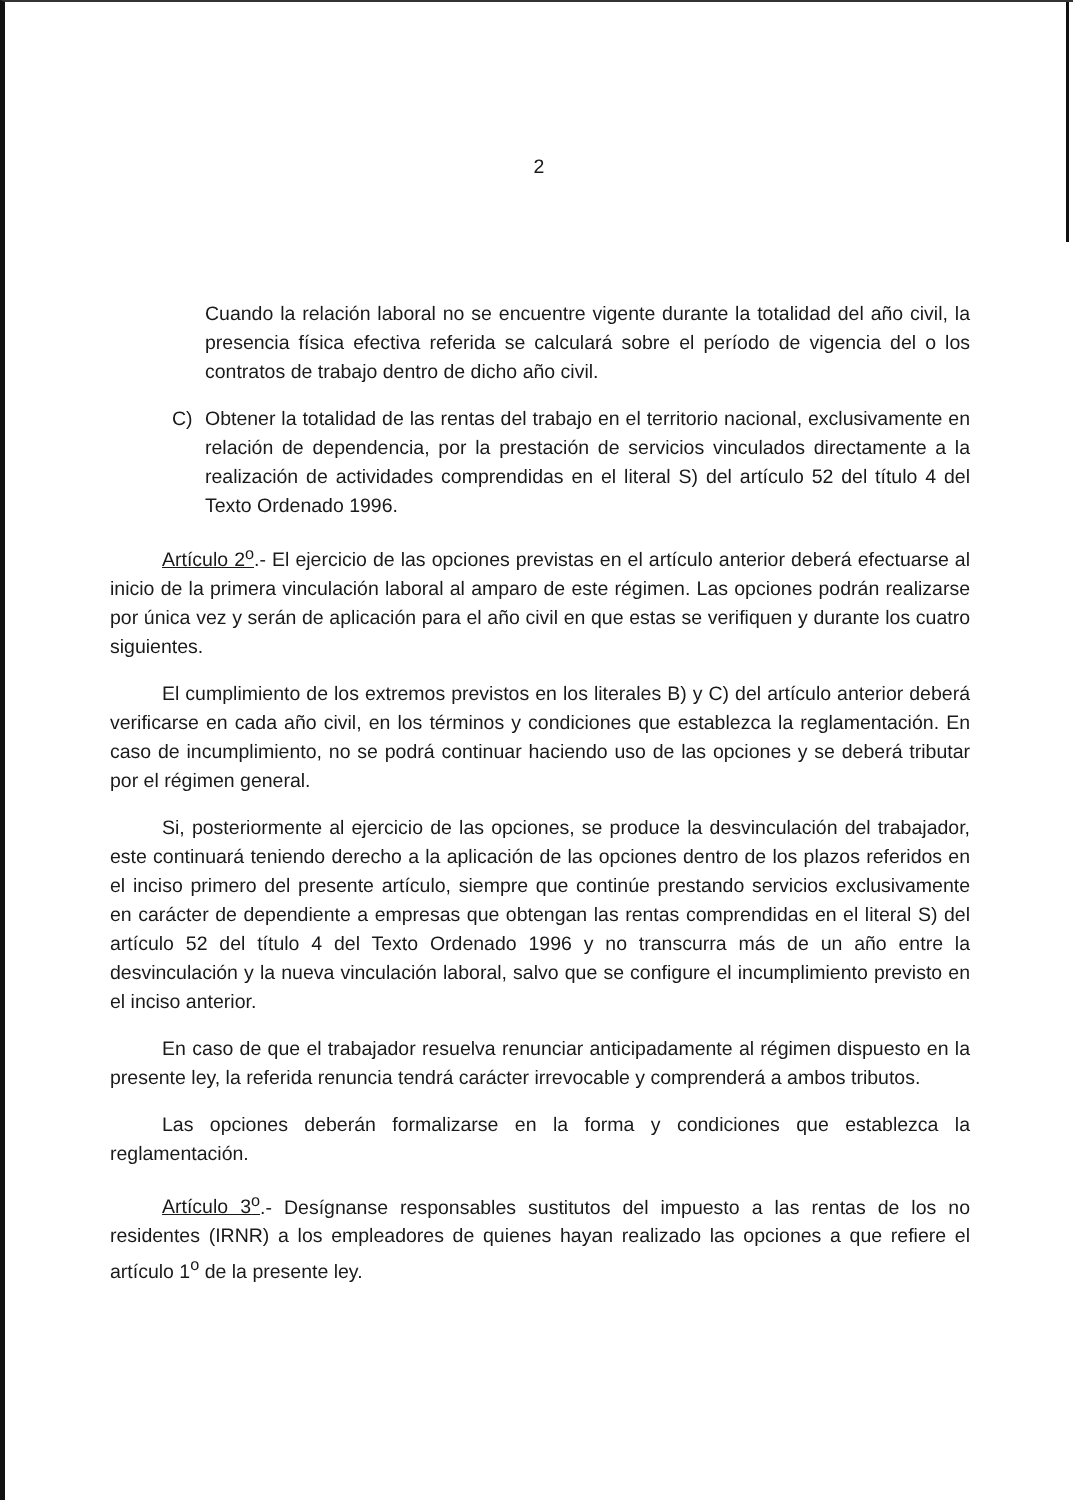2
Cuando la relación laboral no se encuentre vigente durante la totalidad del año civil, la presencia física efectiva referida se calculará sobre el período de vigencia del o los contratos de trabajo dentro de dicho año civil.
C) Obtener la totalidad de las rentas del trabajo en el territorio nacional, exclusivamente en relación de dependencia, por la prestación de servicios vinculados directamente a la realización de actividades comprendidas en el literal S) del artículo 52 del título 4 del Texto Ordenado 1996.
Artículo 2<sup>o</sup>.- El ejercicio de las opciones previstas en el artículo anterior deberá efectuarse al inicio de la primera vinculación laboral al amparo de este régimen. Las opciones podrán realizarse por única vez y serán de aplicación para el año civil en que estas se verifiquen y durante los cuatro siguientes.
El cumplimiento de los extremos previstos en los literales B) y C) del artículo anterior deberá verificarse en cada año civil, en los términos y condiciones que establezca la reglamentación. En caso de incumplimiento, no se podrá continuar haciendo uso de las opciones y se deberá tributar por el régimen general.
Si, posteriormente al ejercicio de las opciones, se produce la desvinculación del trabajador, este continuará teniendo derecho a la aplicación de las opciones dentro de los plazos referidos en el inciso primero del presente artículo, siempre que continúe prestando servicios exclusivamente en carácter de dependiente a empresas que obtengan las rentas comprendidas en el literal S) del artículo 52 del título 4 del Texto Ordenado 1996 y no transcurra más de un año entre la desvinculación y la nueva vinculación laboral, salvo que se configure el incumplimiento previsto en el inciso anterior.
En caso de que el trabajador resuelva renunciar anticipadamente al régimen dispuesto en la presente ley, la referida renuncia tendrá carácter irrevocable y comprenderá a ambos tributos.
Las opciones deberán formalizarse en la forma y condiciones que establezca la reglamentación.
Artículo 3<sup>o</sup>.- Desígnanse responsables sustitutos del impuesto a las rentas de los no residentes (IRNR) a los empleadores de quienes hayan realizado las opciones a que refiere el artículo 1<sup>o</sup> de la presente ley.